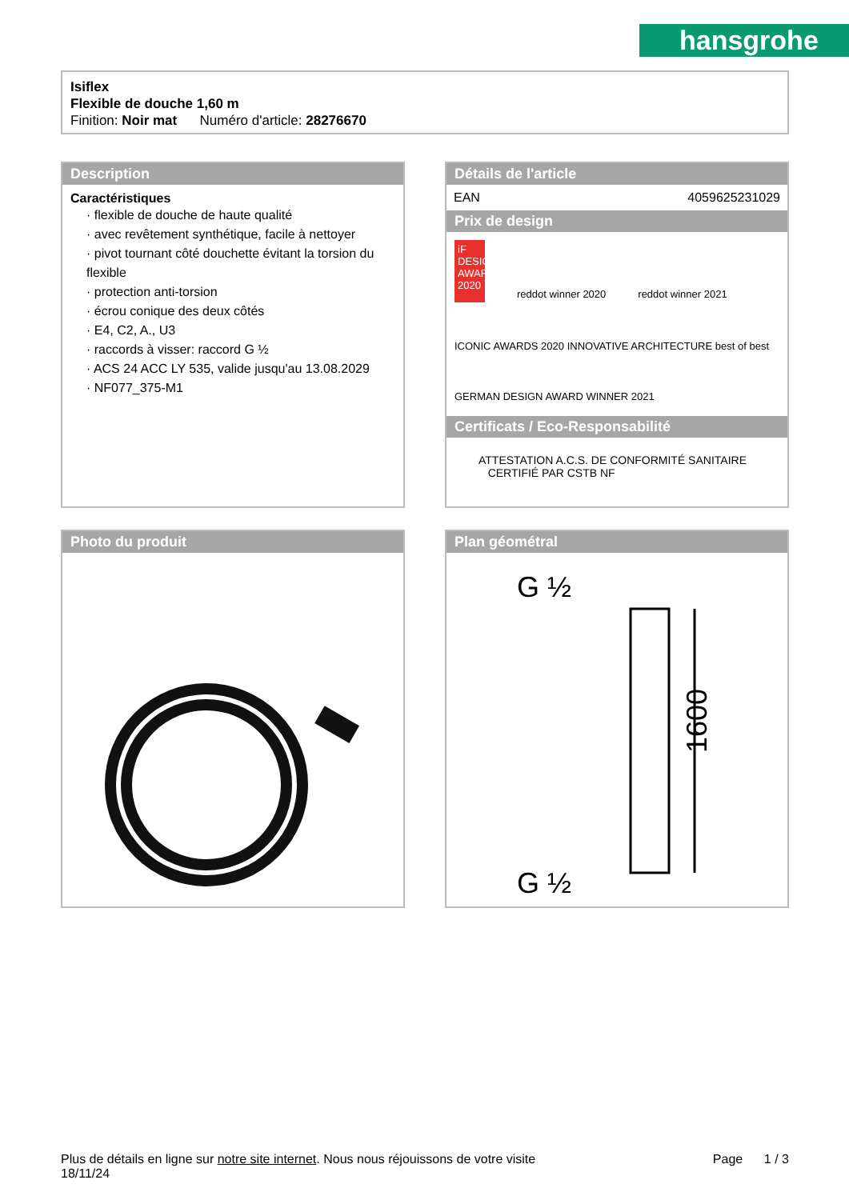hansgrohe
Isiflex
Flexible de douche 1,60 m
Finition: Noir mat Numéro d'article: 28276670
Description
Caractéristiques
· flexible de douche de haute qualité
· avec revêtement synthétique, facile à nettoyer
· pivot tournant côté douchette évitant la torsion du flexible
· protection anti-torsion
· écrou conique des deux côtés
· E4, C2, A., U3
· raccords à visser: raccord G ½
· ACS 24 ACC LY 535, valide jusqu'au 13.08.2029
· NF077_375-M1
Détails de l'article
| EAN | 4059625231029 |
Prix de design
iF DESIGN AWARD 2020 reddot winner 2020 reddot winner 2021 ICONIC AWARDS 2020 INNOVATIVE ARCHITECTURE best of best GERMAN DESIGN AWARD WINNER 2021
Certificats / Eco-Responsabilité
ATTESTATION A.C.S. DE CONFORMITÉ SANITAIRE CERTIFIÉ PAR CSTB NF
Photo du produit
Plan géométral
G ½
G ½
1600
Plus de détails en ligne sur notre site internet. Nous nous réjouissons de votre visite Page 1 / 3
18/11/24